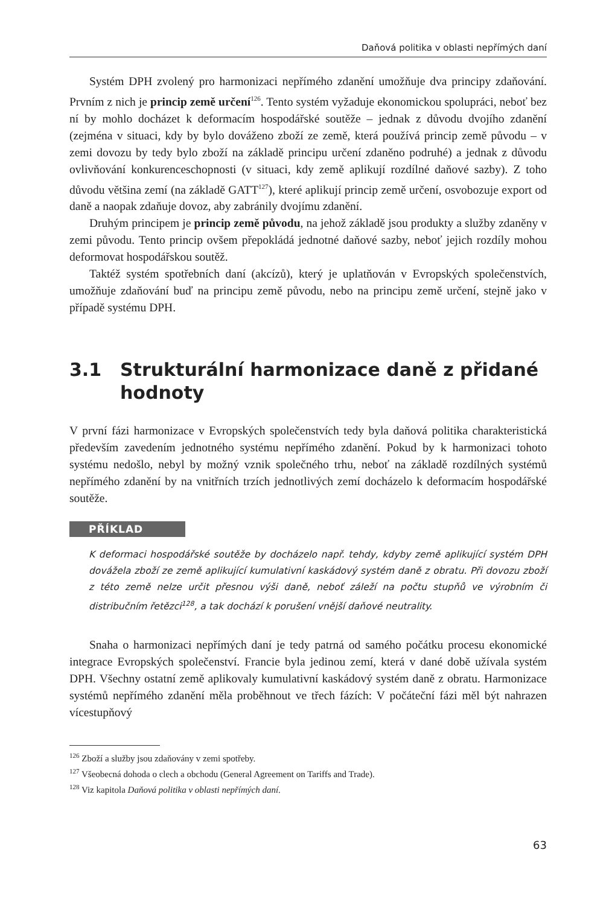Daňová politika v oblasti nepřímých daní
Systém DPH zvolený pro harmonizaci nepřímého zdanění umožňuje dva principy zdaňování. Prvním z nich je princip země určení<sup>126</sup>. Tento systém vyžaduje ekonomickou spolupráci, neboť bez ní by mohlo docházet k deformacím hospodářské soutěže – jednak z důvodu dvojího zdanění (zejména v situaci, kdy by bylo dováženo zboží ze země, která používá princip země původu – v zemi dovozu by tedy bylo zboží na základě principu určení zdaněno podruhé) a jednak z důvodu ovlivňování konkurenceschopnosti (v situaci, kdy země aplikují rozdílné daňové sazby). Z toho důvodu většina zemí (na základě GATT<sup>127</sup>), které aplikují princip země určení, osvobozuje export od daně a naopak zdaňuje dovoz, aby zabránily dvojímu zdanění.
Druhým principem je princip země původu, na jehož základě jsou produkty a služby zdaněny v zemi původu. Tento princip ovšem přepokládá jednotné daňové sazby, neboť jejich rozdíly mohou deformovat hospodářskou soutěž.
Taktéž systém spotřebních daní (akcízů), který je uplatňován v Evropských společenstvích, umožňuje zdaňování buď na principu země původu, nebo na principu země určení, stejně jako v případě systému DPH.
3.1 Strukturální harmonizace daně z přidané hodnoty
V první fázi harmonizace v Evropských společenstvích tedy byla daňová politika charakteristická především zavedením jednotného systému nepřímého zdanění. Pokud by k harmonizaci tohoto systému nedošlo, nebyl by možný vznik společného trhu, neboť na základě rozdílných systémů nepřímého zdanění by na vnitřních trzích jednotlivých zemí docházelo k deformacím hospodářské soutěže.
PŘÍKLAD
K deformaci hospodářské soutěže by docházelo např. tehdy, kdyby země aplikující systém DPH dovážela zboží ze země aplikující kumulativní kaskádový systém daně z obratu. Při dovozu zboží z této země nelze určit přesnou výši daně, neboť záleží na počtu stupňů ve výrobním či distribučním řetězci<sup>128</sup>, a tak dochází k porušení vnější daňové neutrality.
Snaha o harmonizaci nepřímých daní je tedy patrná od samého počátku procesu ekonomické integrace Evropských společenství. Francie byla jedinou zemí, která v dané době užívala systém DPH. Všechny ostatní země aplikovaly kumulativní kaskádový systém daně z obratu. Harmonizace systémů nepřímého zdanění měla proběhnout ve třech fázích: V počáteční fázi měl být nahrazen vícestupňový
<sup>126</sup> Zboží a služby jsou zdaňovány v zemi spotřeby.
<sup>127</sup> Všeobecná dohoda o clech a obchodu (General Agreement on Tariffs and Trade).
<sup>128</sup> Viz kapitola Daňová politika v oblasti nepřímých daní.
63